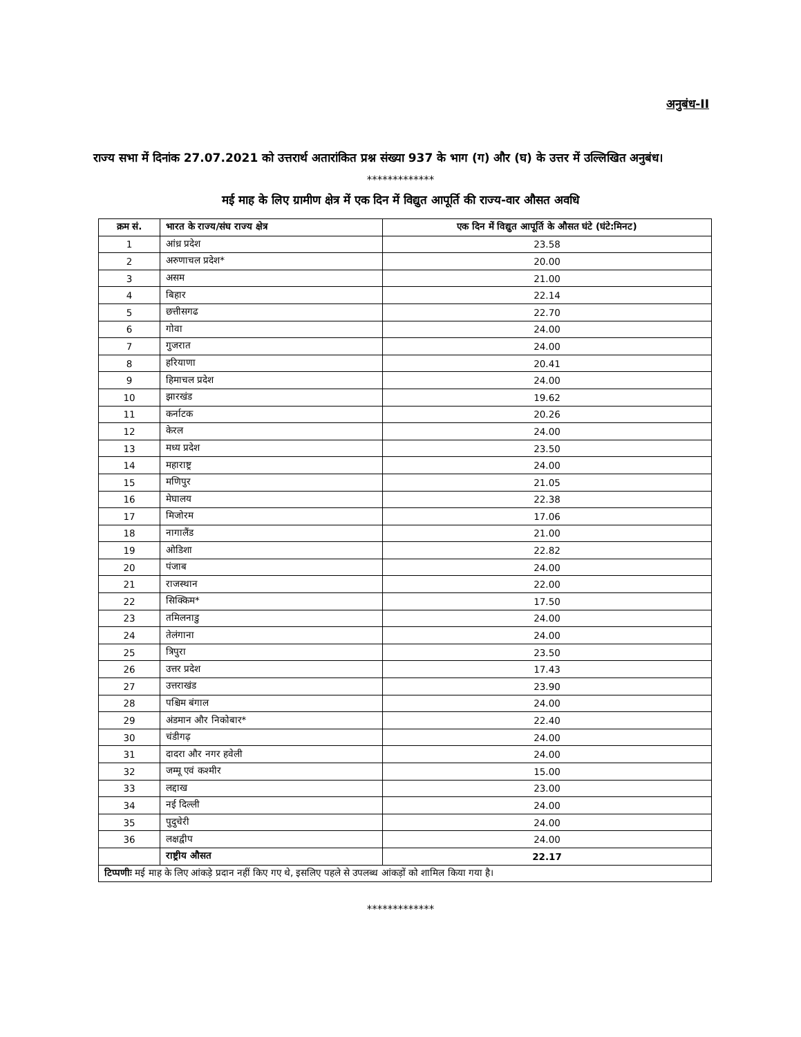अनुबंध-II
राज्य सभा में दिनांक 27.07.2021 को उत्तरार्थ अतारांकित प्रश्न संख्या 937 के भाग (ग) और (घ) के उत्तर में उल्लिखित अनुबंध।
*************
मई माह के लिए ग्रामीण क्षेत्र में एक दिन में विद्युत आपूर्ति की राज्य-वार औसत अवधि
| क्रम सं. | भारत के राज्य/संघ राज्य क्षेत्र | एक दिन में विद्युत आपूर्ति के औसत घंटे (घंटे:मिनट) |
| --- | --- | --- |
| 1 | आंध्र प्रदेश | 23.58 |
| 2 | अरुणाचल प्रदेश* | 20.00 |
| 3 | असम | 21.00 |
| 4 | बिहार | 22.14 |
| 5 | छत्तीसगढ | 22.70 |
| 6 | गोवा | 24.00 |
| 7 | गुजरात | 24.00 |
| 8 | हरियाणा | 20.41 |
| 9 | हिमाचल प्रदेश | 24.00 |
| 10 | झारखंड | 19.62 |
| 11 | कर्नाटक | 20.26 |
| 12 | केरल | 24.00 |
| 13 | मध्य प्रदेश | 23.50 |
| 14 | महाराष्ट्र | 24.00 |
| 15 | मणिपुर | 21.05 |
| 16 | मेघालय | 22.38 |
| 17 | मिजोरम | 17.06 |
| 18 | नागालैंड | 21.00 |
| 19 | ओडिशा | 22.82 |
| 20 | पंजाब | 24.00 |
| 21 | राजस्थान | 22.00 |
| 22 | सिक्किम* | 17.50 |
| 23 | तमिलनाडु | 24.00 |
| 24 | तेलंगाना | 24.00 |
| 25 | त्रिपुरा | 23.50 |
| 26 | उत्तर प्रदेश | 17.43 |
| 27 | उत्तराखंड | 23.90 |
| 28 | पश्चिम बंगाल | 24.00 |
| 29 | अंडमान और निकोबार* | 22.40 |
| 30 | चंडीगढ़ | 24.00 |
| 31 | दादरा और नगर हवेली | 24.00 |
| 32 | जम्मू एवं कश्मीर | 15.00 |
| 33 | लद्दाख | 23.00 |
| 34 | नई दिल्ली | 24.00 |
| 35 | पुदुचेरी | 24.00 |
| 36 | लक्षद्वीप | 24.00 |
| | राष्ट्रीय औसत | 22.17 |
| टिप्पणीः मई माह के लिए आंकड़े प्रदान नहीं किए गए थे, इसलिए पहले से उपलब्ध आंकड़ों को शामिल किया गया है। | | |
*************